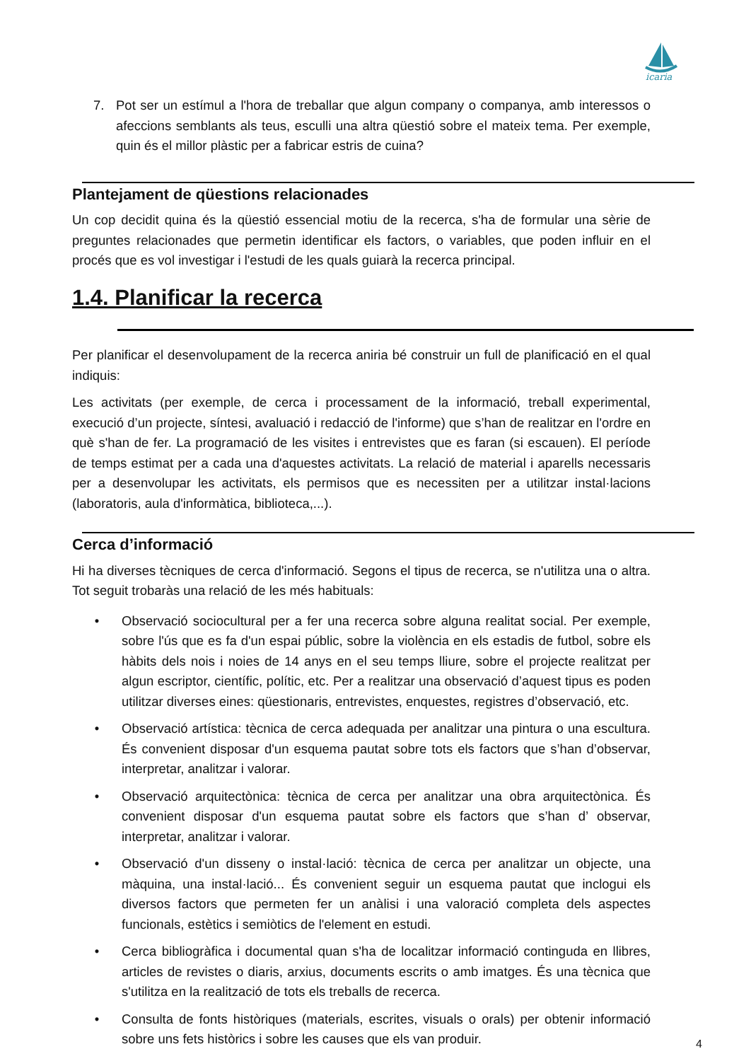icaria
7. Pot ser un estímul a l'hora de treballar que algun company o companya, amb interessos o afeccions semblants als teus, esculli una altra qüestió sobre el mateix tema. Per exemple, quin és el millor plàstic per a fabricar estris de cuina?
Plantejament de qüestions relacionades
Un cop decidit quina és la qüestió essencial motiu de la recerca, s'ha de formular una sèrie de preguntes relacionades que permetin identificar els factors, o variables, que poden influir en el procés que es vol investigar i l'estudi de les quals guiarà la recerca principal.
1.4. Planificar la recerca
Per planificar el desenvolupament de la recerca aniria bé construir un full de planificació en el qual indiquis:
Les activitats (per exemple, de cerca i processament de la informació, treball experimental, execució d’un projecte, síntesi, avaluació i redacció de l'informe) que s’han de realitzar en l'ordre en què s'han de fer. La programació de les visites i entrevistes que es faran (si escauen). El període de temps estimat per a cada una d'aquestes activitats. La relació de material i aparells necessaris per a desenvolupar les activitats, els permisos que es necessiten per a utilitzar instal·lacions (laboratoris, aula d'informàtica, biblioteca,...).
Cerca d’informació
Hi ha diverses tècniques de cerca d'informació. Segons el tipus de recerca, se n'utilitza una o altra. Tot seguit trobaràs una relació de les més habituals:
• Observació sociocultural per a fer una recerca sobre alguna realitat social. Per exemple, sobre l'ús que es fa d'un espai públic, sobre la violència en els estadis de futbol, sobre els hàbits dels nois i noies de 14 anys en el seu temps lliure, sobre el projecte realitzat per algun escriptor, científic, polític, etc. Per a realitzar una observació d’aquest tipus es poden utilitzar diverses eines: qüestionaris, entrevistes, enquestes, registres d’observació, etc.
• Observació artística: tècnica de cerca adequada per analitzar una pintura o una escultura. És convenient disposar d'un esquema pautat sobre tots els factors que s’han d’observar, interpretar, analitzar i valorar.
• Observació arquitectònica: tècnica de cerca per analitzar una obra arquitectònica. És convenient disposar d'un esquema pautat sobre els factors que s’han d’ observar, interpretar, analitzar i valorar.
• Observació d'un disseny o instal·lació: tècnica de cerca per analitzar un objecte, una màquina, una instal·lació... És convenient seguir un esquema pautat que inclogui els diversos factors que permeten fer un anàlisi i una valoració completa dels aspectes funcionals, estètics i semiòtics de l'element en estudi.
• Cerca bibliogràfica i documental quan s'ha de localitzar informació continguda en llibres, articles de revistes o diaris, arxius, documents escrits o amb imatges. És una tècnica que s'utilitza en la realització de tots els treballs de recerca.
• Consulta de fonts històriques (materials, escrites, visuals o orals) per obtenir informació sobre uns fets històrics i sobre les causes que els van produir.
4